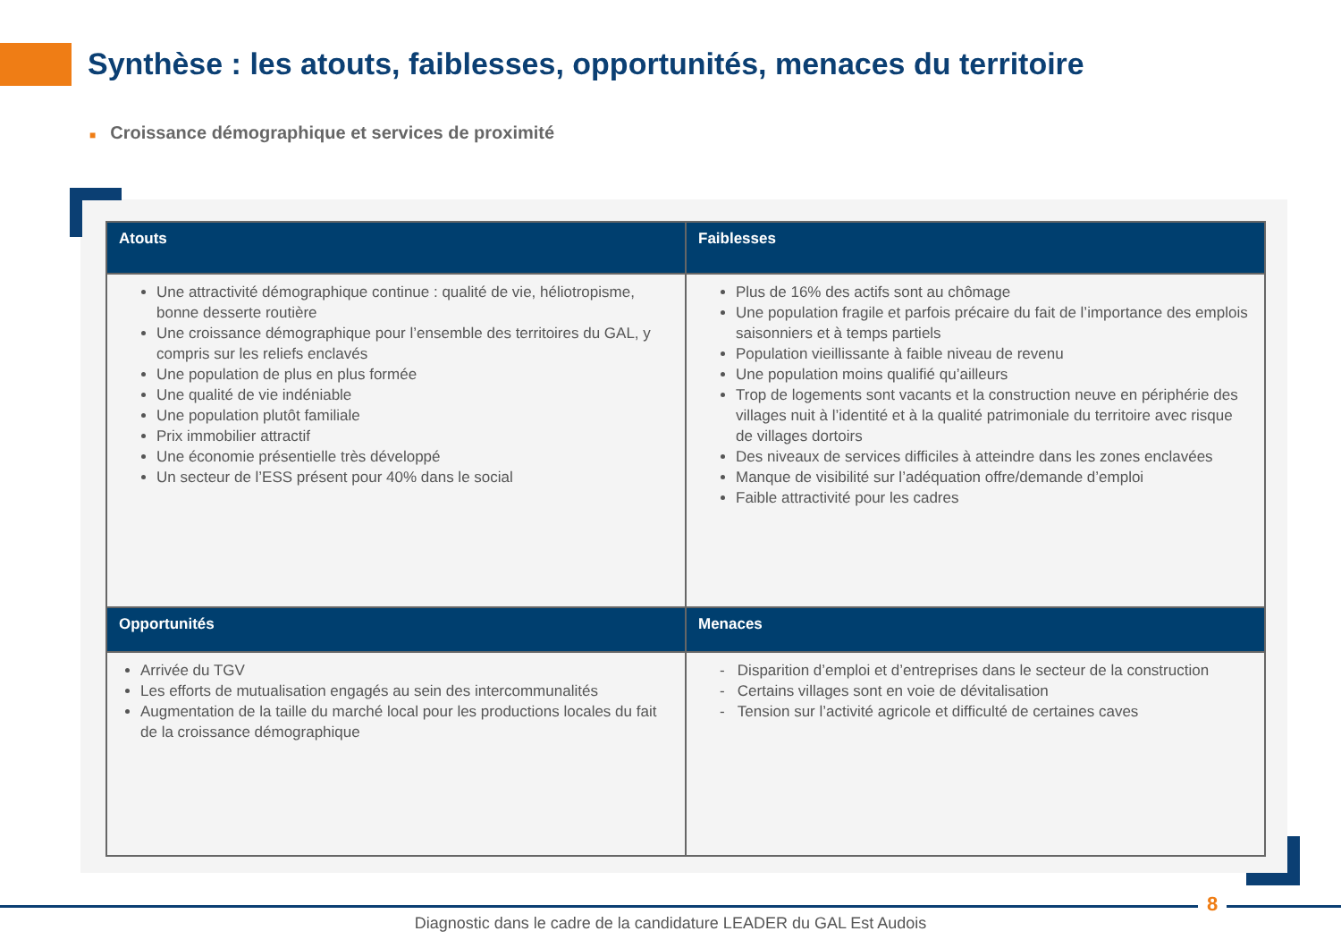Synthèse : les atouts, faiblesses, opportunités, menaces du territoire
■ Croissance démographique et services de proximité
| Atouts | Faiblesses |
| --- | --- |
| Une attractivité démographique continue : qualité de vie, héliotropisme, bonne desserte routière Une croissance démographique pour l’ensemble des territoires du GAL, y compris sur les reliefs enclavés Une population de plus en plus formée Une qualité de vie indéniable Une population plutôt familiale Prix immobilier attractif Une économie présentielle très développé Un secteur de l’ESS présent pour 40% dans le social | Plus de 16% des actifs sont au chômage Une population fragile et parfois précaire du fait de l’importance des emplois saisonniers et à temps partiels Population vieillissante à faible niveau de revenu Une population moins qualifié qu’ailleurs Trop de logements sont vacants et la construction neuve en périphérie des villages nuit à l’identité et à la qualité patrimoniale du territoire avec risque de villages dortoirs Des niveaux de services difficiles à atteindre dans les zones enclavées Manque de visibilité sur l’adéquation offre/demande d’emploi Faible attractivité pour les cadres |
| Opportunités | Menaces |
| Arrivée du TGV Les efforts de mutualisation engagés au sein des intercommunalités Augmentation de la taille du marché local pour les productions locales du fait de la croissance démographique | - Disparition d’emploi et d’entreprises dans le secteur de la construction - Certains villages sont en voie de dévitalisation - Tension sur l’activité agricole et difficulté de certaines caves |
8
Diagnostic dans le cadre de la candidature LEADER du GAL Est Audois